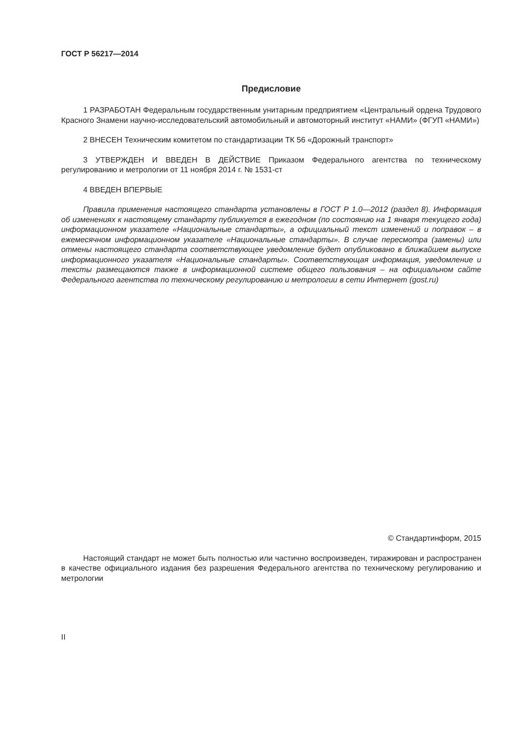ГОСТ Р 56217—2014
Предисловие
1 РАЗРАБОТАН Федеральным государственным унитарным предприятием «Центральный ордена Трудового Красного Знамени научно-исследовательский автомобильный и автомоторный институт «НАМИ» (ФГУП «НАМИ»)
2 ВНЕСЕН Техническим комитетом по стандартизации ТК 56 «Дорожный транспорт»
3 УТВЕРЖДЕН И ВВЕДЕН В ДЕЙСТВИЕ Приказом Федерального агентства по техническому регулированию и метрологии от 11 ноября 2014 г. № 1531-ст
4 ВВЕДЕН ВПЕРВЫЕ
Правила применения настоящего стандарта установлены в ГОСТ Р 1.0—2012 (раздел 8). Информация об изменениях к настоящему стандарту публикуется в ежегодном (по состоянию на 1 января текущего года) информационном указателе «Национальные стандарты», а официальный текст изменений и поправок – в ежемесячном информационном указателе «Национальные стандарты». В случае пересмотра (замены) или отмены настоящего стандарта соответствующее уведомление будет опубликовано в ближайшем выпуске информационного указателя «Национальные стандарты». Соответствующая информация, уведомление и тексты размещаются также в информационной системе общего пользования – на официальном сайте Федерального агентства по техническому регулированию и метрологии в сети Интернет (gost.ru)
© Стандартинформ, 2015
Настоящий стандарт не может быть полностью или частично воспроизведен, тиражирован и распространен в качестве официального издания без разрешения Федерального агентства по техническому регулированию и метрологии
II